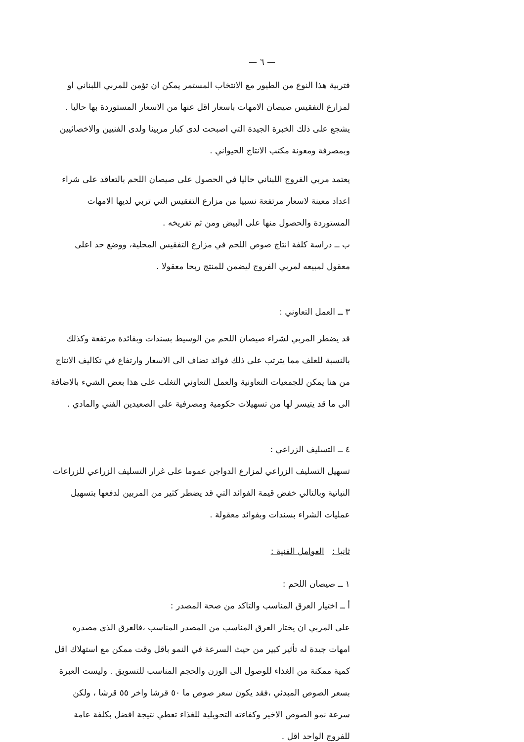— ٦ —
فتربية هذا النوع من الطيور مع الانتخاب المستمر يمكن ان تؤمن للمربي اللبناني او لمزارع التفقيس صيصان الامهات باسعار اقل عنها من الاسعار المستوردة بها حاليا . يشجع على ذلك الخبرة الجيدة التي اصبحت لدى كبار مربينا ولدى الفنيين والاخصائيين وبمصرفة ومعونة مكتب الانتاج الحيواني .
يعتمد مربي الفروج اللبناني حاليا في الحصول على صيصان اللحم بالتعاقد على شراء اعداد معينة لاسعار مرتفعة نسبيا من مزارع التفقيس التي تربي لديها الامهات المستوردة والحصول منها على البيض ومن ثم تفريخه .
ب ــ دراسة كلفة انتاج صوص اللحم في مزارع التفقيس المحلية، ووضع حد اعلى معقول لمبيعه لمربي الفروج ليضمن للمنتج ربحا معقولا .
٣ ــ العمل التعاوني :
قد يضطر المربي لشراء صيصان اللحم من الوسيط بسندات وبفائدة مرتفعة وكذلك بالنسبة للعلف مما يترتب على ذلك فوائد تضاف الى الاسعار وارتفاع في تكاليف الانتاج من هنا يمكن للجمعيات التعاونية والعمل التعاوني التغلب على هذا بعض الشيء بالاضافة الى ما قد يتيسر لها من تسهيلات حكومية ومصرفية على الصعيدين الفني والمادي .
٤ ــ التسليف الزراعي :
تسهيل التسليف الزراعي لمزارع الدواجن عموما على غرار التسليف الزراعي للزراعات النباتية وبالتالي خفض قيمة الفوائد التي قد يضطر كثير من المربين لدفعها بتسهيل عمليات الشراء بسندات وبفوائد معقولة .
ثانيا : العوامل الفنية :
١ ــ صيصان اللحم :
أ ــ اختيار العرق المناسب والتاكد من صحة المصدر :
على المربي ان يختار العرق المناسب من المصدر المناسب ،فالعرق الذى مصدره امهات جيدة له تأثير كبير من حيث السرعة في النمو باقل وقت ممكن مع استهلاك اقل كمية ممكنة من الغذاء للوصول الى الوزن والحجم المناسب للتسويق . وليست العبرة بسعر الصوص المبدئي ،فقد يكون سعر صوص ما ٥٠ قرشا واخر ٥٥ قرشا ، ولكن سرعة نمو الصوص الاخير وكفاءته التحويلية للغذاء تعطي نتيجة افضل بكلفة عامة للفروج الواحد اقل .